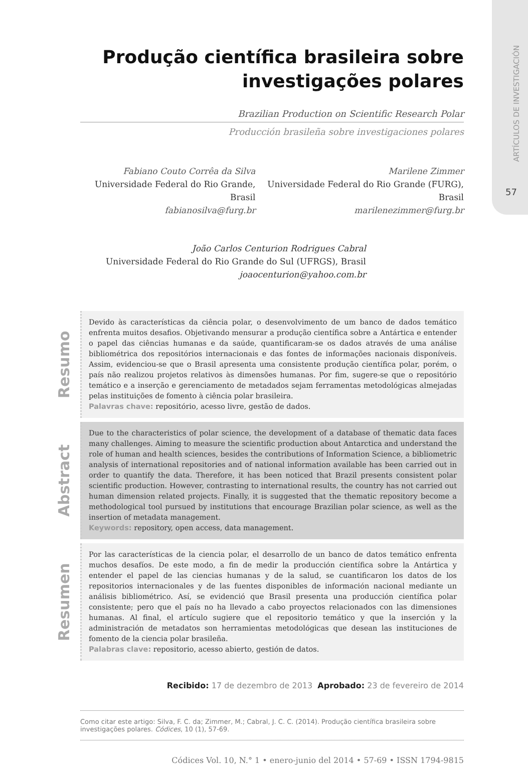ARTÍCULOS DE INVESTIGACIÓN
57
Produção científica brasileira sobre investigações polares
Brazilian Production on Scientific Research Polar
Producción brasileña sobre investigaciones polares
Fabiano Couto Corrêa da Silva
Universidade Federal do Rio Grande, Brasil
fabianosilva@furg.br
Marilene Zimmer
Universidade Federal do Rio Grande (FURG), Brasil
marilenezimmer@furg.br
João Carlos Centurion Rodrigues Cabral
Universidade Federal do Rio Grande do Sul (UFRGS), Brasil
joaocenturion@yahoo.com.br
Resumo
Devido às características da ciência polar, o desenvolvimento de um banco de dados temático enfrenta muitos desafios. Objetivando mensurar a produção científica sobre a Antártica e entender o papel das ciências humanas e da saúde, quantificaram-se os dados através de uma análise bibliométrica dos repositórios internacionais e das fontes de informações nacionais disponíveis. Assim, evidenciou-se que o Brasil apresenta uma consistente produção científica polar, porém, o país não realizou projetos relativos às dimensões humanas. Por fim, sugere-se que o repositório temático e a inserção e gerenciamento de metadados sejam ferramentas metodológicas almejadas pelas instituições de fomento à ciência polar brasileira.
Palavras chave: repositório, acesso livre, gestão de dados.
Abstract
Due to the characteristics of polar science, the development of a database of thematic data faces many challenges. Aiming to measure the scientific production about Antarctica and understand the role of human and health sciences, besides the contributions of Information Science, a bibliometric analysis of international repositories and of national information available has been carried out in order to quantify the data. Therefore, it has been noticed that Brazil presents consistent polar scientific production. However, contrasting to international results, the country has not carried out human dimension related projects. Finally, it is suggested that the thematic repository become a methodological tool pursued by institutions that encourage Brazilian polar science, as well as the insertion of metadata management.
Keywords: repository, open access, data management.
Resumen
Por las características de la ciencia polar, el desarrollo de un banco de datos temático enfrenta muchos desafíos. De este modo, a fin de medir la producción científica sobre la Antártica y entender el papel de las ciencias humanas y de la salud, se cuantificaron los datos de los repositorios internacionales y de las fuentes disponibles de información nacional mediante un análisis bibliométrico. Así, se evidenció que Brasil presenta una producción científica polar consistente; pero que el país no ha llevado a cabo proyectos relacionados con las dimensiones humanas. Al final, el artículo sugiere que el repositorio temático y que la inserción y la administración de metadatos son herramientas metodológicas que desean las instituciones de fomento de la ciencia polar brasileña.
Palabras clave: repositorio, acesso abierto, gestión de datos.
Recibido: 17 de dezembro de 2013 Aprobado: 23 de fevereiro de 2014
Como citar este artigo: Silva, F. C. da; Zimmer, M.; Cabral, J. C. C. (2014). Produção científica brasileira sobre investigações polares. Códices, 10 (1), 57-69.
Códices Vol. 10, N.° 1 • enero-junio del 2014 • 57-69 • ISSN 1794-9815